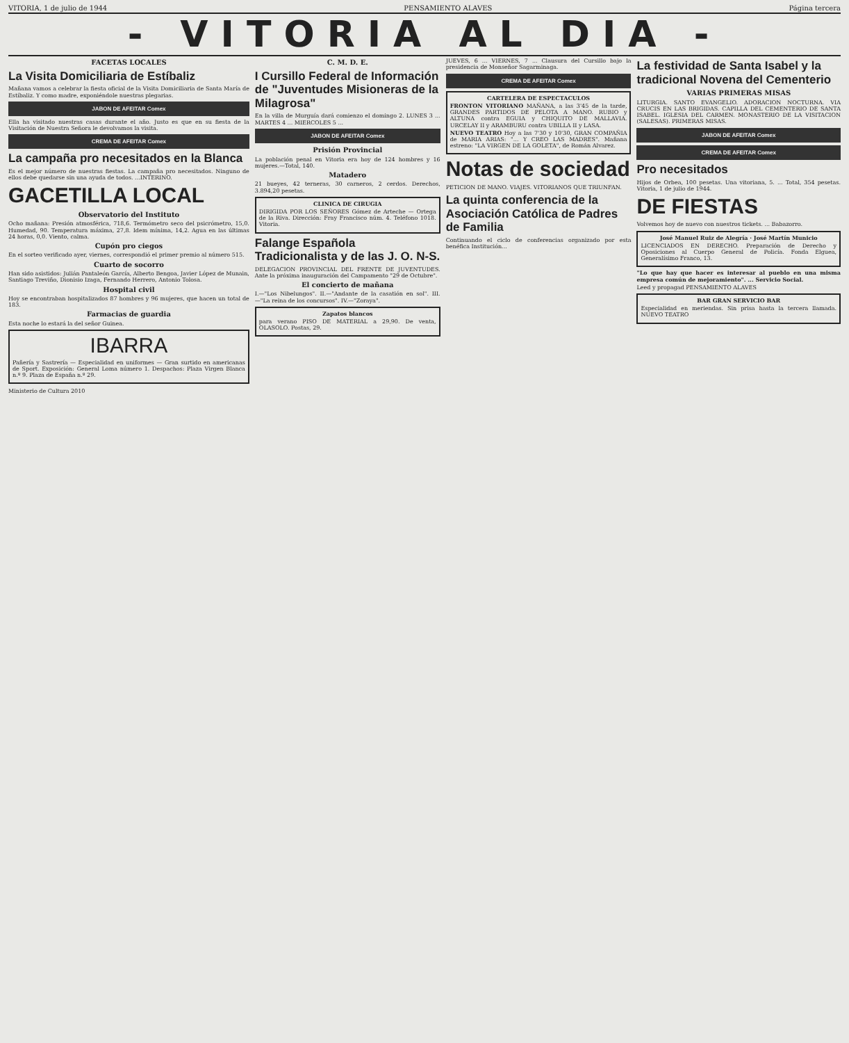VITORIA, 1 de julio de 1944 PENSAMIENTO ALAVES Página tercera
- VITORIA AL DIA -
FACETAS LOCALES
La Visita Domiciliaria de Estíbaliz
Mañana vamos a celebrar la fiesta oficial de la Visita Domiciliaria de Santa María de Estíbaliz. Y como madre, exponiéndole nuestras plegarias.
JABON DE AFEITAR Comex
Ella ha visitado nuestras casas durante el año. Justo es que en su fiesta de la Visitación de Nuestra Señora le devolvamos la visita.
CREMA DE AFEITAR Comex
La campaña pro necesitados en la Blanca
Es el mejor número de nuestras fiestas. La campaña pro necesitados. Ninguno de ellos debe quedarse sin una ayuda de todos. ...INTERINO.
GACETILLA LOCAL
Observatorio del Instituto
Ocho mañana: Presión atmosférica, 718,6. Termómetro seco del psicrómetro, 15,0. Humedad, 90. Temperatura máxima, 27,8. Idem mínima, 14,2. Agua en las últimas 24 horas, 0,0. Viento, calma.
Cupón pro ciegos
En el sorteo verificado ayer, viernes, correspondió el primer premio al número 515.
Cuarto de socorro
Han sido asistidos: Julián Pantaleón García, Alberto Bengoa, Javier López de Munain, Santiago Treviño, Dionisio Izaga, Fernando Herrero, Antonio Tolosa.
Hospital civil
Hoy se encontraban hospitalizados 87 hombres y 96 mujeres, que hacen un total de 183.
Farmacias de guardia
Esta noche lo estará la del señor Guinea.
IBARRA
Pañería y Sastrería — Especialidad en uniformes — Gran surtido en americanas de Sport. Exposición: General Loma número 1. Despachos: Plaza Virgen Blanca n.º 9. Plaza de España n.º 29.
C. M. D. E.
I Cursillo Federal de Información de "Juventudes Misioneras de la Milagrosa"
En la villa de Murguía dará comienzo el domingo 2. LUNES 3 ... MARTES 4 ... MIERCOLES 5 ...
JABON DE AFEITAR Comex
Prisión Provincial
La población penal en Vitoria era hoy de 124 hombres y 16 mujeres.—Total, 140.
Matadero
21 bueyes, 42 terneras, 30 carneros, 2 cerdos. Derechos, 3.894,20 pesetas.
CLINICA DE CIRUGIA
DIRIGIDA POR LOS SEÑORES Gómez de Arteche — Ortega de la Riva. Dirección: Fray Francisco núm. 4. Teléfono 1018. Vitoria.
Falange Española Tradicionalista y de las J. O. N-S.
DELEGACION PROVINCIAL DEL FRENTE DE JUVENTUDES. Ante la próxima inauguración del Campamento "29 de Octubre".
El concierto de mañana
I.—"Los Nibelungos". II.—"Andante de la casatión en sol". III.—"La reina de los concursos". IV.—"Zoraya".
Zapatos blancos
para verano PISO DE MATERIAL a 29,90. De venta, OLASOLO. Postas, 29.
JUEVES, 6 ... VIERNES, 7 ... Clausura del Cursillo bajo la presidencia de Monseñor Sagarminaga.
CREMA DE AFEITAR Comex
CARTELERA DE ESPECTACULOS
FRONTON VITORIANO MAÑANA, a las 3'45 de la tarde, GRANDES PARTIDOS DE PELOTA A MANO. RUBIO y ALTUNA contra EGUIA y CHIQUITO DE MALLAVIA. URCELAY II y ARAMBURU contra UBILLA II y LASA.
NUEVO TEATRO Hoy a las 7'30 y 10'30, GRAN COMPAÑIA de MARIA ARIAS: "... Y CREO LAS MADRES". Mañana estreno: "LA VIRGEN DE LA GOLETA", de Román Alvarez.
Notas de sociedad
PETICION DE MANO. VIAJES. VITORIANOS QUE TRIUNFAN.
La quinta conferencia de la Asociación Católica de Padres de Familia
Continuando el ciclo de conferencias organizado por esta benéfica Institución...
La festividad de Santa Isabel y la tradicional Novena del Cementerio
VARIAS PRIMERAS MISAS
LITURGIA. SANTO EVANGELIO. ADORACION NOCTURNA. VIA CRUCIS EN LAS BRIGIDAS. CAPILLA DEL CEMENTERIO DE SANTA ISABEL. IGLESIA DEL CARMEN. MONASTERIO DE LA VISITACION (SALESAS). PRIMERAS MISAS.
JABON DE AFEITAR Comex
CREMA DE AFEITAR Comex
Pro necesitados
Hijos de Orbea, 100 pesetas. Una vitoriana, 5. ... Total, 354 pesetas. Vitoria, 1 de julio de 1944.
DE FIESTAS
Volvemos hoy de nuevo con nuestros tickets. ... Babazorro.
José Manuel Ruiz de Alegría · José Martín Municio
LICENCIADOS EN DERECHO. Preparación de Derecho y Oposiciones al Cuerpo General de Policía. Fonda Elguea, Generalísimo Franco, 13.
"Lo que hay que hacer es interesar al pueblo en una misma empresa común de mejoramiento". ... Servicio Social.
Leed y propagad PENSAMIENTO ALAVES
BAR GRAN SERVICIO BAR
Especialidad en meriendas. Sin prisa hasta la tercera llamada. NUEVO TEATRO
Ministerio de Cultura 2010